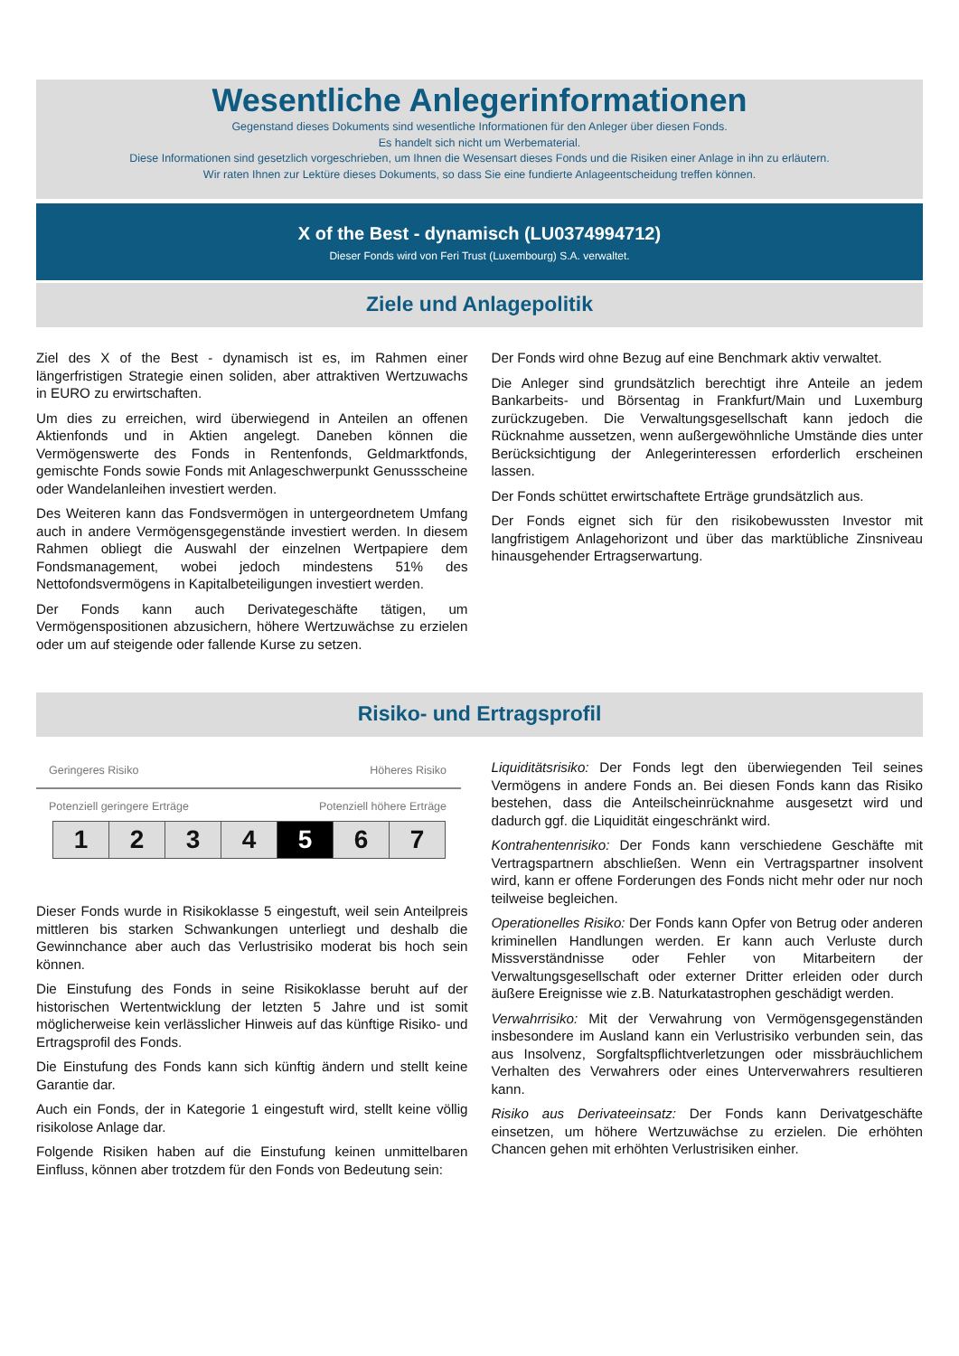Wesentliche Anlegerinformationen
Gegenstand dieses Dokuments sind wesentliche Informationen für den Anleger über diesen Fonds.
Es handelt sich nicht um Werbematerial.
Diese Informationen sind gesetzlich vorgeschrieben, um Ihnen die Wesensart dieses Fonds und die Risiken einer Anlage in ihn zu erläutern.
Wir raten Ihnen zur Lektüre dieses Dokuments, so dass Sie eine fundierte Anlageentscheidung treffen können.
X of the Best - dynamisch (LU0374994712)
Dieser Fonds wird von Feri Trust (Luxembourg) S.A. verwaltet.
Ziele und Anlagepolitik
Ziel des X of the Best - dynamisch ist es, im Rahmen einer längerfristigen Strategie einen soliden, aber attraktiven Wertzuwachs in EURO zu erwirtschaften.
Um dies zu erreichen, wird überwiegend in Anteilen an offenen Aktienfonds und in Aktien angelegt. Daneben können die Vermögenswerte des Fonds in Rentenfonds, Geldmarktfonds, gemischte Fonds sowie Fonds mit Anlageschwerpunkt Genussscheine oder Wandelanleihen investiert werden.
Des Weiteren kann das Fondsvermögen in untergeordnetem Umfang auch in andere Vermögensgegenstände investiert werden. In diesem Rahmen obliegt die Auswahl der einzelnen Wertpapiere dem Fondsmanagement, wobei jedoch mindestens 51% des Nettofondsvermögens in Kapitalbeteiligungen investiert werden.
Der Fonds kann auch Derivategeschäfte tätigen, um Vermögenspositionen abzusichern, höhere Wertzuwächse zu erzielen oder um auf steigende oder fallende Kurse zu setzen.
Der Fonds wird ohne Bezug auf eine Benchmark aktiv verwaltet.
Die Anleger sind grundsätzlich berechtigt ihre Anteile an jedem Bankarbeits- und Börsentag in Frankfurt/Main und Luxemburg zurückzugeben. Die Verwaltungsgesellschaft kann jedoch die Rücknahme aussetzen, wenn außergewöhnliche Umstände dies unter Berücksichtigung der Anlegerinteressen erforderlich erscheinen lassen.
Der Fonds schüttet erwirtschaftete Erträge grundsätzlich aus.
Der Fonds eignet sich für den risikobewussten Investor mit langfristigem Anlagehorizont und über das marktübliche Zinsniveau hinausgehender Ertragserwartung.
Risiko- und Ertragsprofil
Geringeres Risiko Höheres Risiko
Potenziell geringere Erträge Potenziell höhere Erträge
1 2 3 4 5 6 7
Dieser Fonds wurde in Risikoklasse 5 eingestuft, weil sein Anteilpreis mittleren bis starken Schwankungen unterliegt und deshalb die Gewinnchance aber auch das Verlustrisiko moderat bis hoch sein können.
Die Einstufung des Fonds in seine Risikoklasse beruht auf der historischen Wertentwicklung der letzten 5 Jahre und ist somit möglicherweise kein verlässlicher Hinweis auf das künftige Risiko- und Ertragsprofil des Fonds.
Die Einstufung des Fonds kann sich künftig ändern und stellt keine Garantie dar.
Auch ein Fonds, der in Kategorie 1 eingestuft wird, stellt keine völlig risikolose Anlage dar.
Folgende Risiken haben auf die Einstufung keinen unmittelbaren Einfluss, können aber trotzdem für den Fonds von Bedeutung sein:
Liquiditätsrisiko: Der Fonds legt den überwiegenden Teil seines Vermögens in andere Fonds an. Bei diesen Fonds kann das Risiko bestehen, dass die Anteilscheinrücknahme ausgesetzt wird und dadurch ggf. die Liquidität eingeschränkt wird.
Kontrahentenrisiko: Der Fonds kann verschiedene Geschäfte mit Vertragspartnern abschließen. Wenn ein Vertragspartner insolvent wird, kann er offene Forderungen des Fonds nicht mehr oder nur noch teilweise begleichen.
Operationelles Risiko: Der Fonds kann Opfer von Betrug oder anderen kriminellen Handlungen werden. Er kann auch Verluste durch Missverständnisse oder Fehler von Mitarbeitern der Verwaltungsgesellschaft oder externer Dritter erleiden oder durch äußere Ereignisse wie z.B. Naturkatastrophen geschädigt werden.
Verwahrrisiko: Mit der Verwahrung von Vermögensgegenständen insbesondere im Ausland kann ein Verlustrisiko verbunden sein, das aus Insolvenz, Sorgfaltspflichtverletzungen oder missbräuchlichem Verhalten des Verwahrers oder eines Unterverwahrers resultieren kann.
Risiko aus Derivateeinsatz: Der Fonds kann Derivatgeschäfte einsetzen, um höhere Wertzuwächse zu erzielen. Die erhöhten Chancen gehen mit erhöhten Verlustrisiken einher.